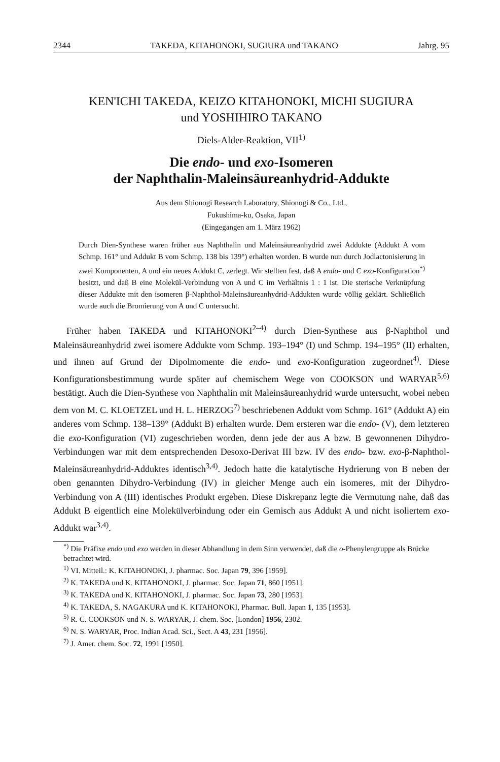2344 TAKEDA, KITAHONOKI, SUGIURA und TAKANO Jahrg. 95
KEN'ICHI TAKEDA, KEIZO KITAHONOKI, MICHI SUGIURA
und YOSHIHIRO TAKANO
Diels-Alder-Reaktion, VII<sup>1)</sup>
Die endo- und exo-Isomeren
der Naphthalin-Maleinsäureanhydrid-Addukte
Aus dem Shionogi Research Laboratory, Shionogi & Co., Ltd.,
Fukushima-ku, Osaka, Japan
(Eingegangen am 1. März 1962)
Durch Dien-Synthese waren früher aus Naphthalin und Maleinsäureanhydrid zwei Addukte (Addukt A vom Schmp. 161° und Addukt B vom Schmp. 138 bis 139°) erhalten worden. B wurde nun durch Jodlactonisierung in zwei Komponenten, A und ein neues Addukt C, zerlegt. Wir stellten fest, daß A endo- und C exo-Konfiguration<sup>*)</sup> besitzt, und daß B eine Molekül-Verbindung von A und C im Verhältnis 1 : 1 ist. Die sterische Verknüpfung dieser Addukte mit den isomeren β-Naphthol-Maleinsäureanhydrid-Addukten wurde völlig geklärt. Schließlich wurde auch die Bromierung von A und C untersucht.
Früher haben TAKEDA und KITAHONOKI<sup>2–4)</sup> durch Dien-Synthese aus β-Naphthol und Maleinsäureanhydrid zwei isomere Addukte vom Schmp. 193–194° (I) und Schmp. 194–195° (II) erhalten, und ihnen auf Grund der Dipolmomente die endo- und exo-Konfiguration zugeordnet<sup>4)</sup>. Diese Konfigurationsbestimmung wurde später auf chemischem Wege von COOKSON und WARYAR<sup>5,6)</sup> bestätigt. Auch die Dien-Synthese von Naphthalin mit Maleinsäureanhydrid wurde untersucht, wobei neben dem von M. C. KLOETZEL und H. L. HERZOG<sup>7)</sup> beschriebenen Addukt vom Schmp. 161° (Addukt A) ein anderes vom Schmp. 138–139° (Addukt B) erhalten wurde. Dem ersteren war die endo- (V), dem letzteren die exo-Konfiguration (VI) zugeschrieben worden, denn jede der aus A bzw. B gewonnenen Dihydro-Verbindungen war mit dem entsprechenden Desoxo-Derivat III bzw. IV des endo- bzw. exo-β-Naphthol-Maleinsäureanhydrid-Adduktes identisch<sup>3,4)</sup>. Jedoch hatte die katalytische Hydrierung von B neben der oben genannten Dihydro-Verbindung (IV) in gleicher Menge auch ein isomeres, mit der Dihydro-Verbindung von A (III) identisches Produkt ergeben. Diese Diskrepanz legte die Vermutung nahe, daß das Addukt B eigentlich eine Molekülverbindung oder ein Gemisch aus Addukt A und nicht isoliertem exo-Addukt war<sup>3,4)</sup>.
<sup>*)</sup> Die Präfixe endo und exo werden in dieser Abhandlung in dem Sinn verwendet, daß die o-Phenylengruppe als Brücke betrachtet wird.
<sup>1)</sup> VI. Mitteil.: K. KITAHONOKI, J. pharmac. Soc. Japan 79, 396 [1959].
<sup>2)</sup> K. TAKEDA und K. KITAHONOKI, J. pharmac. Soc. Japan 71, 860 [1951].
<sup>3)</sup> K. TAKEDA und K. KITAHONOKI, J. pharmac. Soc. Japan 73, 280 [1953].
<sup>4)</sup> K. TAKEDA, S. NAGAKURA und K. KITAHONOKI, Pharmac. Bull. Japan 1, 135 [1953].
<sup>5)</sup> R. C. COOKSON und N. S. WARYAR, J. chem. Soc. [London] 1956, 2302.
<sup>6)</sup> N. S. WARYAR, Proc. Indian Acad. Sci., Sect. A 43, 231 [1956].
<sup>7)</sup> J. Amer. chem. Soc. 72, 1991 [1950].